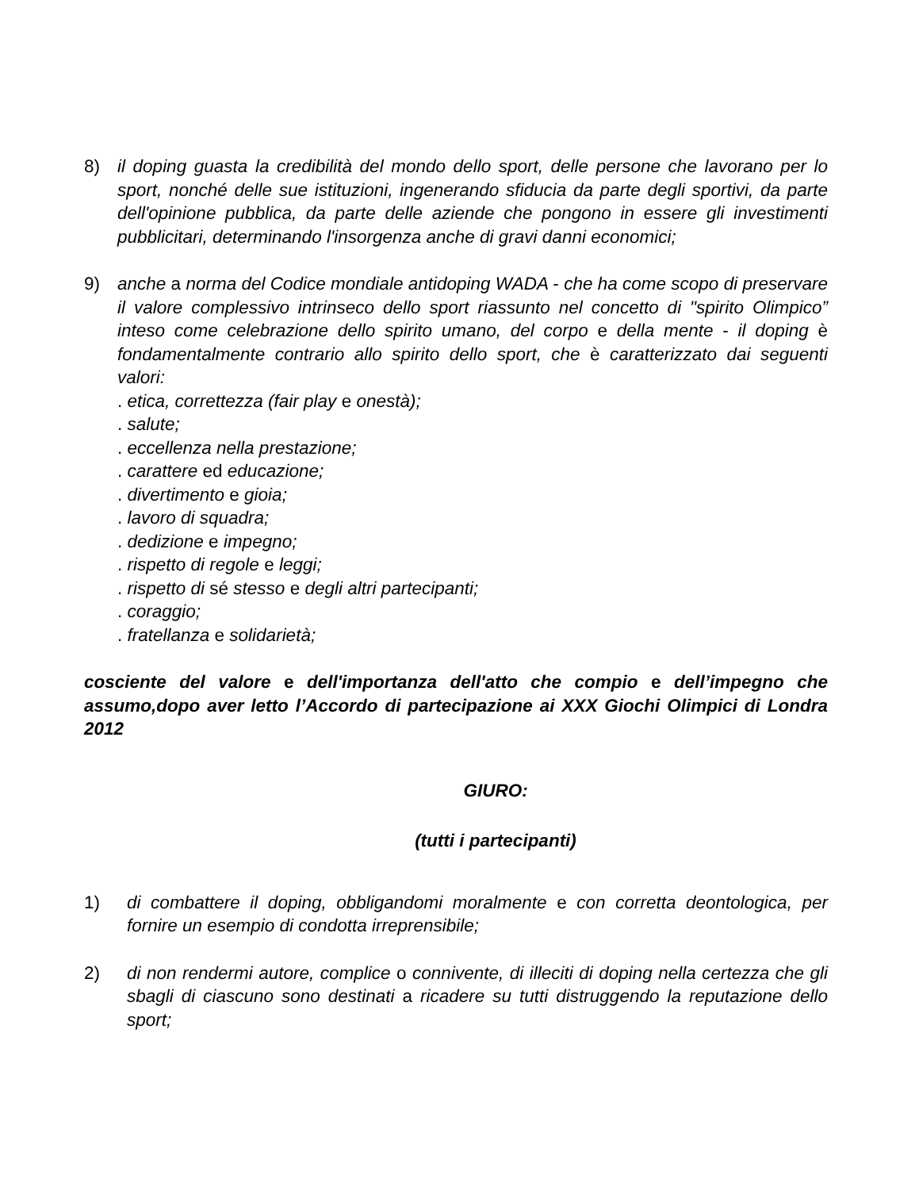8) il doping guasta la credibilità del mondo dello sport, delle persone che lavorano per lo sport, nonché delle sue istituzioni, ingenerando sfiducia da parte degli sportivi, da parte dell'opinione pubblica, da parte delle aziende che pongono in essere gli investimenti pubblicitari, determinando l'insorgenza anche di gravi danni economici;
9) anche a norma del Codice mondiale antidoping WADA - che ha come scopo di preservare il valore complessivo intrinseco dello sport riassunto nel concetto di "spirito Olimpico” inteso come celebrazione dello spirito umano, del corpo e della mente - il doping è fondamentalmente contrario allo spirito dello sport, che è caratterizzato dai seguenti valori:
. etica, correttezza (fair play e onestà);
. salute;
. eccellenza nella prestazione;
. carattere ed educazione;
. divertimento e gioia;
. lavoro di squadra;
. dedizione e impegno;
. rispetto di regole e leggi;
. rispetto di sé stesso e degli altri partecipanti;
. coraggio;
. fratellanza e solidarietà;
cosciente del valore e dell'importanza dell'atto che compio e dell’impegno che assumo,dopo aver letto l’Accordo di partecipazione ai XXX Giochi Olimpici di Londra 2012
GIURO:
(tutti i partecipanti)
1) di combattere il doping, obbligandomi moralmente e con corretta deontologica, per fornire un esempio di condotta irreprensibile;
2) di non rendermi autore, complice o connivente, di illeciti di doping nella certezza che gli sbagli di ciascuno sono destinati a ricadere su tutti distruggendo la reputazione dello sport;